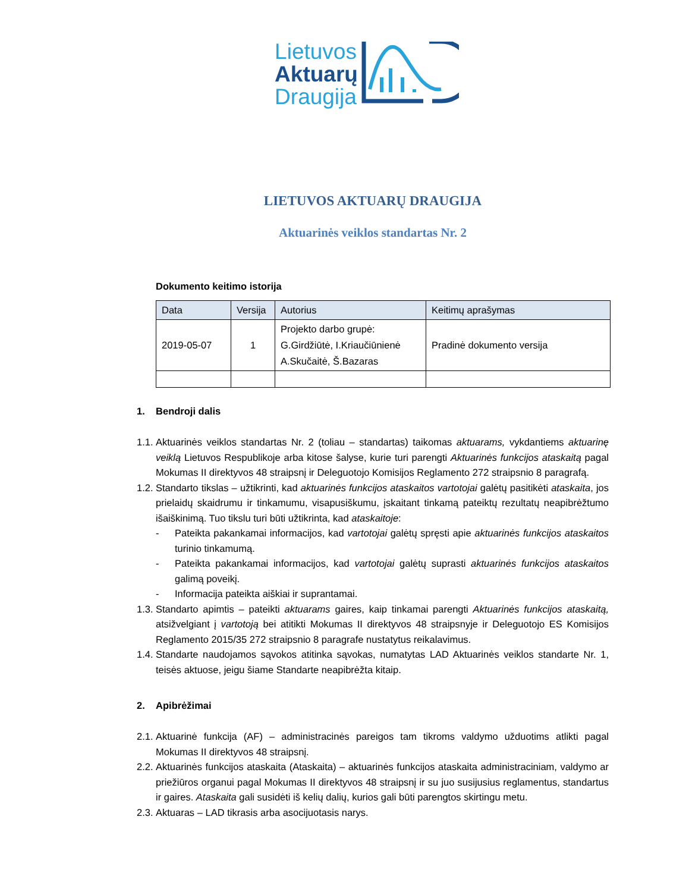Lietuvos
Aktuarų
Draugija
LIETUVOS AKTUARŲ DRAUGIJA
Aktuarinės veiklos standartas Nr. 2
Dokumento keitimo istorija
| Data | Versija | Autorius | Keitimų aprašymas |
| --- | --- | --- | --- |
| 2019-05-07 | 1 | Projekto darbo grupė: G.Girdžiūtė, I.Kriaučiūnienė A.Skučaitė, Š.Bazaras | Pradinė dokumento versija |
1. Bendroji dalis
1.1. Aktuarinės veiklos standartas Nr. 2 (toliau – standartas) taikomas aktuarams, vykdantiems aktuarinę veiklą Lietuvos Respublikoje arba kitose šalyse, kurie turi parengti Aktuarinės funkcijos ataskaitą pagal Mokumas II direktyvos 48 straipsnį ir Deleguotojo Komisijos Reglamento 272 straipsnio 8 paragrafą.
1.2. Standarto tikslas – užtikrinti, kad aktuarinės funkcijos ataskaitos vartotojai galėtų pasitikėti ataskaita, jos prielaidų skaidrumu ir tinkamumu, visapusiškumu, įskaitant tinkamą pateiktų rezultatų neapibrėžtumo išaiškinimą. Tuo tikslu turi būti užtikrinta, kad ataskaitoje:
- Pateikta pakankamai informacijos, kad vartotojai galėtų spręsti apie aktuarinės funkcijos ataskaitos turinio tinkamumą.
- Pateikta pakankamai informacijos, kad vartotojai galėtų suprasti aktuarinės funkcijos ataskaitos galimą poveikį.
- Informacija pateikta aiškiai ir suprantamai.
1.3. Standarto apimtis – pateikti aktuarams gaires, kaip tinkamai parengti Aktuarinės funkcijos ataskaitą, atsižvelgiant į vartotoją bei atitikti Mokumas II direktyvos 48 straipsnyje ir Deleguotojo ES Komisijos Reglamento 2015/35 272 straipsnio 8 paragrafe nustatytus reikalavimus.
1.4. Standarte naudojamos sąvokos atitinka sąvokas, numatytas LAD Aktuarinės veiklos standarte Nr. 1, teisės aktuose, jeigu šiame Standarte neapibrėžta kitaip.
2. Apibrėžimai
2.1. Aktuarinė funkcija (AF) – administracinės pareigos tam tikroms valdymo užduotims atlikti pagal Mokumas II direktyvos 48 straipsnį.
2.2. Aktuarinės funkcijos ataskaita (Ataskaita) – aktuarinės funkcijos ataskaita administraciniam, valdymo ar priežiūros organui pagal Mokumas II direktyvos 48 straipsnį ir su juo susijusius reglamentus, standartus ir gaires. Ataskaita gali susidėti iš kelių dalių, kurios gali būti parengtos skirtingu metu.
2.3. Aktuaras – LAD tikrasis arba asocijuotasis narys.